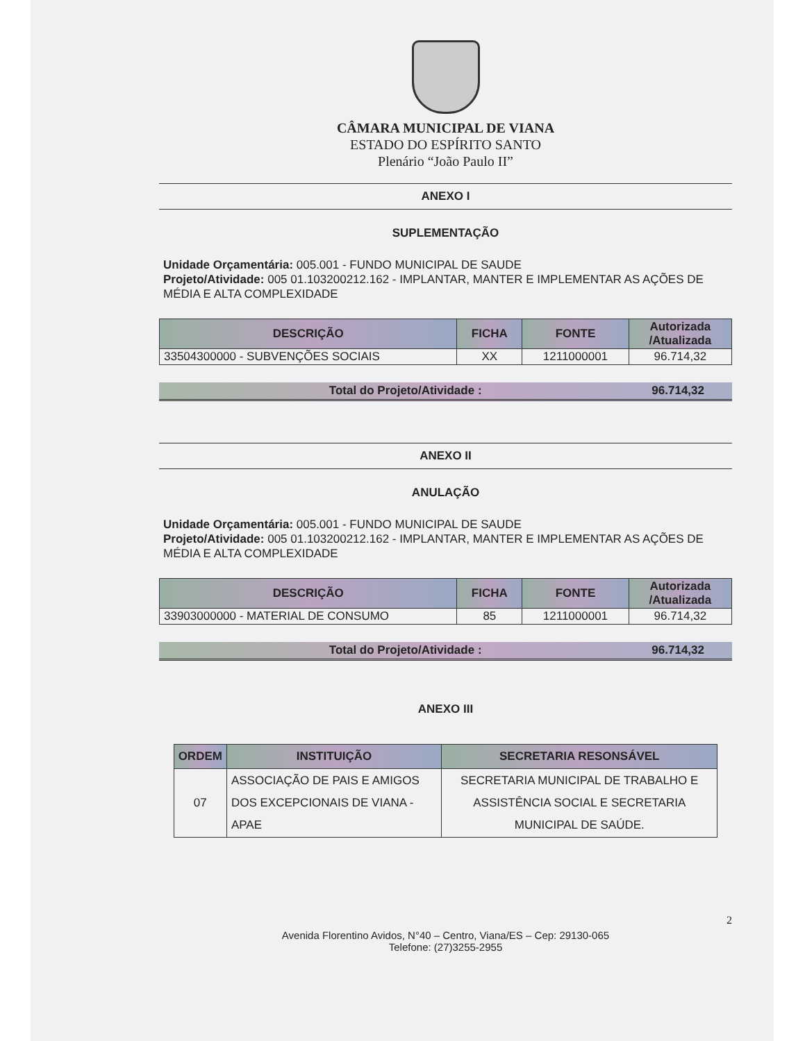CÂMARA MUNICIPAL DE VIANA
ESTADO DO ESPÍRITO SANTO
Plenário “João Paulo II”
ANEXO I
SUPLEMENTAÇÃO
Unidade Orçamentária: 005.001 - FUNDO MUNICIPAL DE SAUDE
Projeto/Atividade: 005 01.103200212.162 - IMPLANTAR, MANTER E IMPLEMENTAR AS AÇÕES DE MÉDIA E ALTA COMPLEXIDADE
| DESCRIÇÃO | FICHA | FONTE | Autorizada /Atualizada |
| --- | --- | --- | --- |
| 33504300000 - SUBVENÇÕES SOCIAIS | XX | 1211000001 | 96.714,32 |
Total do Projeto/Atividade : 96.714,32
ANEXO II
ANULAÇÃO
Unidade Orçamentária: 005.001 - FUNDO MUNICIPAL DE SAUDE
Projeto/Atividade: 005 01.103200212.162 - IMPLANTAR, MANTER E IMPLEMENTAR AS AÇÕES DE MÉDIA E ALTA COMPLEXIDADE
| DESCRIÇÃO | FICHA | FONTE | Autorizada /Atualizada |
| --- | --- | --- | --- |
| 33903000000 - MATERIAL DE CONSUMO | 85 | 1211000001 | 96.714,32 |
Total do Projeto/Atividade : 96.714,32
ANEXO III
| ORDEM | INSTITUIÇÃO | SECRETARIA RESONSÁVEL |
| --- | --- | --- |
| 07 | ASSOCIAÇÃO DE PAIS E AMIGOS DOS EXCEPCIONAIS DE VIANA - APAE | SECRETARIA MUNICIPAL DE TRABALHO E ASSISTÊNCIA SOCIAL E SECRETARIA MUNICIPAL DE SAÚDE. |
2
Avenida Florentino Avidos, N°40 – Centro, Viana/ES – Cep: 29130-065
Telefone: (27)3255-2955